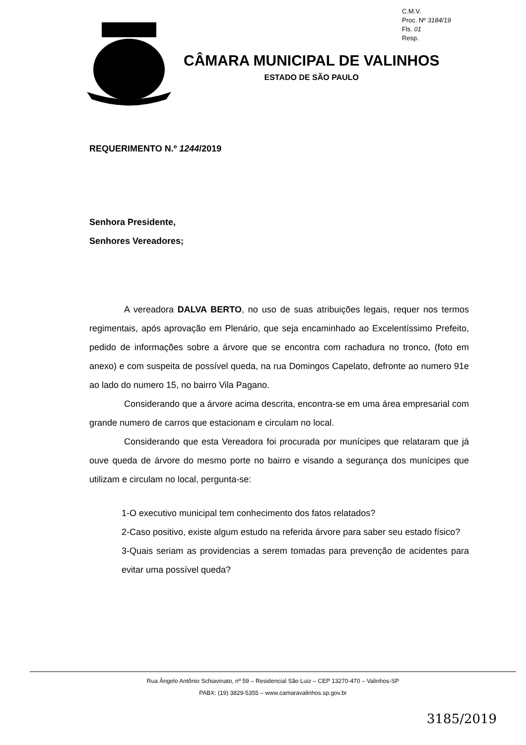C.M.V.
Proc. Nº 3184/19
Fls. 01
Resp.
CÂMARA MUNICIPAL DE VALINHOS
ESTADO DE SÃO PAULO
REQUERIMENTO N.º 1244/2019
Senhora Presidente,
Senhores Vereadores;
A vereadora DALVA BERTO, no uso de suas atribuições legais, requer nos termos regimentais, após aprovação em Plenário, que seja encaminhado ao Excelentíssimo Prefeito, pedido de informações sobre a árvore que se encontra com rachadura no tronco, (foto em anexo) e com suspeita de possível queda, na rua Domingos Capelato, defronte ao numero 91e ao lado do numero 15, no bairro Vila Pagano.
Considerando que a árvore acima descrita, encontra-se em uma área empresarial com grande numero de carros que estacionam e circulam no local.
Considerando que esta Vereadora foi procurada por munícipes que relataram que já ouve queda de árvore do mesmo porte no bairro e visando a segurança dos munícipes que utilizam e circulam no local, pergunta-se:
1-O executivo municipal tem conhecimento dos fatos relatados?
2-Caso positivo, existe algum estudo na referida árvore para saber seu estado físico?
3-Quais seriam as providencias a serem tomadas para prevenção de acidentes para evitar uma possível queda?
Rua Ângelo Antônio Schiavinato, nº 59 – Residencial São Luiz – CEP 13270-470 – Valinhos-SP
PABX: (19) 3829-5355 – www.camaravalinhos.sp.gov.br
3185/2019